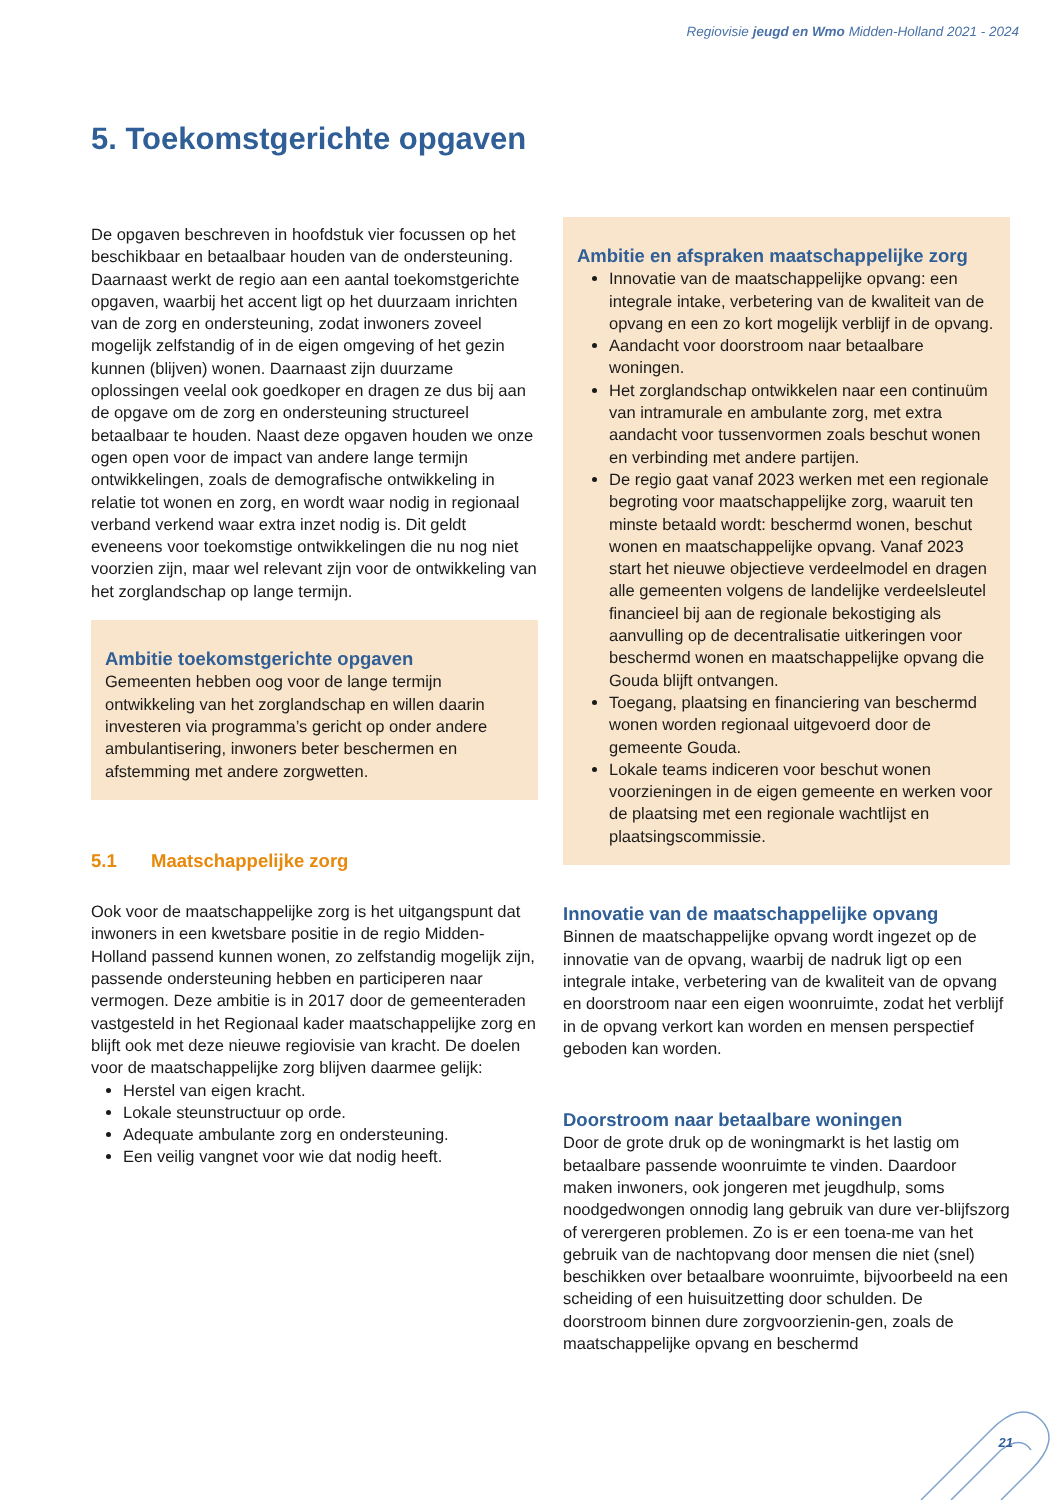Regiovisie jeugd en Wmo Midden-Holland 2021 - 2024
5. Toekomstgerichte opgaven
De opgaven beschreven in hoofdstuk vier focussen op het beschikbaar en betaalbaar houden van de ondersteuning. Daarnaast werkt de regio aan een aantal toekomstgerichte opgaven, waarbij het accent ligt op het duurzaam inrichten van de zorg en ondersteuning, zodat inwoners zoveel mogelijk zelfstandig of in de eigen omgeving of het gezin kunnen (blijven) wonen. Daarnaast zijn duurzame oplossingen veelal ook goedkoper en dragen ze dus bij aan de opgave om de zorg en ondersteuning structureel betaalbaar te houden. Naast deze opgaven houden we onze ogen open voor de impact van andere lange termijn ontwikkelingen, zoals de demografische ontwikkeling in relatie tot wonen en zorg, en wordt waar nodig in regionaal verband verkend waar extra inzet nodig is. Dit geldt eveneens voor toekomstige ontwikkelingen die nu nog niet voorzien zijn, maar wel relevant zijn voor de ontwikkeling van het zorglandschap op lange termijn.
Ambitie toekomstgerichte opgaven
Gemeenten hebben oog voor de lange termijn ontwikkeling van het zorglandschap en willen daarin investeren via programma’s gericht op onder andere ambulantisering, inwoners beter beschermen en afstemming met andere zorgwetten.
5.1 Maatschappelijke zorg
Ook voor de maatschappelijke zorg is het uitgangspunt dat inwoners in een kwetsbare positie in de regio Midden-Holland passend kunnen wonen, zo zelfstandig mogelijk zijn, passende ondersteuning hebben en participeren naar vermogen. Deze ambitie is in 2017 door de gemeenteraden vastgesteld in het Regionaal kader maatschappelijke zorg en blijft ook met deze nieuwe regiovisie van kracht. De doelen voor de maatschappelijke zorg blijven daarmee gelijk:
Herstel van eigen kracht.
Lokale steunstructuur op orde.
Adequate ambulante zorg en ondersteuning.
Een veilig vangnet voor wie dat nodig heeft.
Ambitie en afspraken maatschappelijke zorg
Innovatie van de maatschappelijke opvang: een integrale intake, verbetering van de kwaliteit van de opvang en een zo kort mogelijk verblijf in de opvang.
Aandacht voor doorstroom naar betaalbare woningen.
Het zorglandschap ontwikkelen naar een continuüm van intramurale en ambulante zorg, met extra aandacht voor tussenvormen zoals beschut wonen en verbinding met andere partijen.
De regio gaat vanaf 2023 werken met een regionale begroting voor maatschappelijke zorg, waaruit ten minste betaald wordt: beschermd wonen, beschut wonen en maatschappelijke opvang. Vanaf 2023 start het nieuwe objectieve verdeelmodel en dragen alle gemeenten volgens de landelijke verdeelsleutel financieel bij aan de regionale bekostiging als aanvulling op de decentralisatie uitkeringen voor beschermd wonen en maatschappelijke opvang die Gouda blijft ontvangen.
Toegang, plaatsing en financiering van beschermd wonen worden regionaal uitgevoerd door de gemeente Gouda.
Lokale teams indiceren voor beschut wonen voorzieningen in de eigen gemeente en werken voor de plaatsing met een regionale wachtlijst en plaatsingscommissie.
Innovatie van de maatschappelijke opvang
Binnen de maatschappelijke opvang wordt ingezet op de innovatie van de opvang, waarbij de nadruk ligt op een integrale intake, verbetering van de kwaliteit van de opvang en doorstroom naar een eigen woonruimte, zodat het verblijf in de opvang verkort kan worden en mensen perspectief geboden kan worden.
Doorstroom naar betaalbare woningen
Door de grote druk op de woningmarkt is het lastig om betaalbare passende woonruimte te vinden. Daardoor maken inwoners, ook jongeren met jeugdhulp, soms noodgedwongen onnodig lang gebruik van dure ver-blijfszorg of verergeren problemen. Zo is er een toena-me van het gebruik van de nachtopvang door mensen die niet (snel) beschikken over betaalbare woonruimte, bijvoorbeeld na een scheiding of een huisuitzetting door schulden. De doorstroom binnen dure zorgvoorzienin-gen, zoals de maatschappelijke opvang en beschermd
21